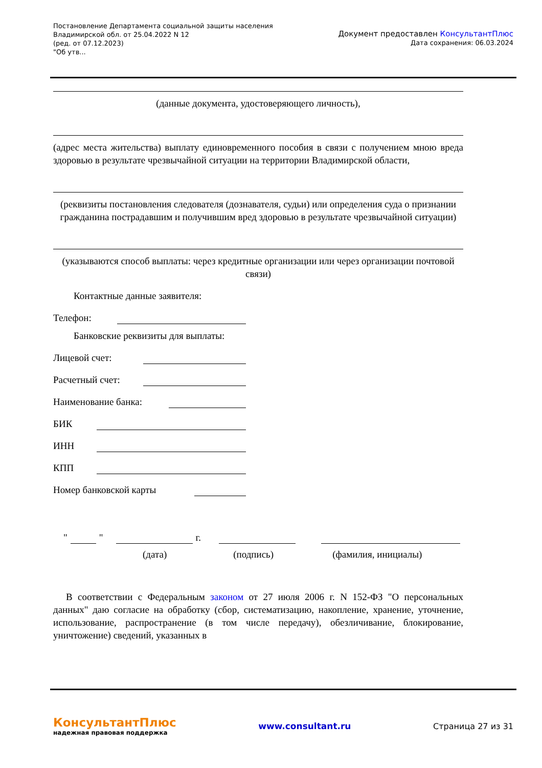Постановление Департамента социальной защиты населения
Владимирской обл. от 25.04.2022 N 12
(ред. от 07.12.2023)
"Об утв...
Документ предоставлен КонсультантПлюс
Дата сохранения: 06.03.2024
(данные документа, удостоверяющего личность),
(адрес места жительства) выплату единовременного пособия в связи с получением мною вреда здоровью в результате чрезвычайной ситуации на территории Владимирской области,
(реквизиты постановления следователя (дознавателя, судьи) или определения суда о признании гражданина пострадавшим и получившим вред здоровью в результате чрезвычайной ситуации)
(указываются способ выплаты: через кредитные организации или через организации почтовой связи)
Контактные данные заявителя:
Телефон:
Банковские реквизиты для выплаты:
Лицевой счет:
Расчетный счет:
Наименование банка:
БИК
ИНН
КПП
Номер банковской карты
"
"
г.
(дата) (подпись) (фамилия, инициалы)
В соответствии с Федеральным законом от 27 июля 2006 г. N 152-ФЗ "О персональных данных" даю согласие на обработку (сбор, систематизацию, накопление, хранение, уточнение, использование, распространение (в том числе передачу), обезличивание, блокирование, уничтожение) сведений, указанных в
КонсультантПлюс
надежная правовая поддержка
www.consultant.ru Страница 27 из 31